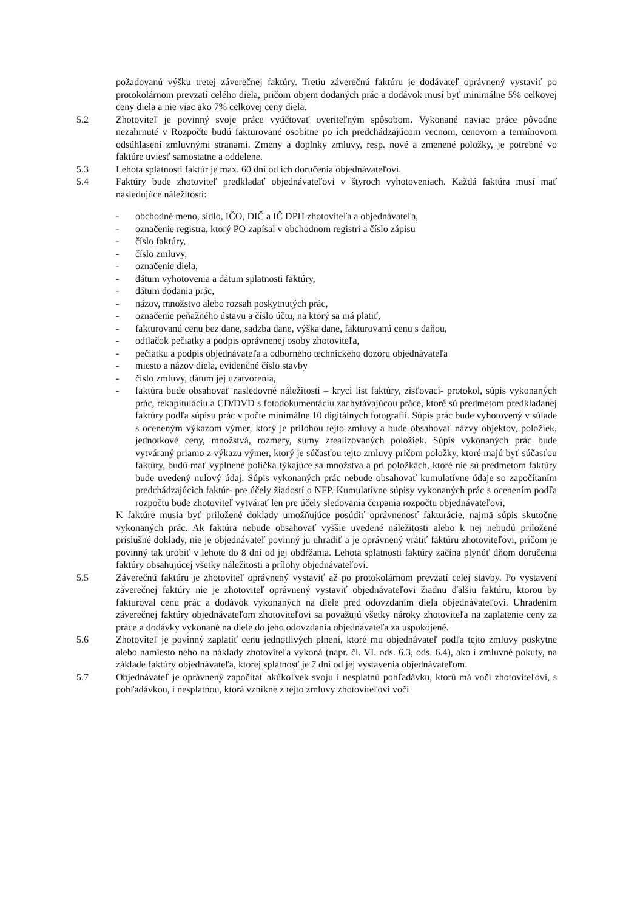požadovanú výšku tretej záverečnej faktúry. Tretiu záverečnú faktúru je dodávateľ oprávnený vystaviť po protokolárnom prevzatí celého diela, pričom objem dodaných prác a dodávok musí byť minimálne 5% celkovej ceny diela a nie viac ako 7% celkovej ceny diela.
5.2 Zhotoviteľ je povinný svoje práce vyúčtovať overiteľným spôsobom. Vykonané naviac práce pôvodne nezahrnuté v Rozpočte budú fakturované osobitne po ich predchádzajúcom vecnom, cenovom a termínovom odsúhlasení zmluvnými stranami. Zmeny a doplnky zmluvy, resp. nové a zmenené položky, je potrebné vo faktúre uviesť samostatne a oddelene.
5.3 Lehota splatnosti faktúr je max. 60 dní od ich doručenia objednávateľovi.
5.4 Faktúry bude zhotoviteľ predkladať objednávateľovi v štyroch vyhotoveniach. Každá faktúra musí mať nasledujúce náležitosti:
- obchodné meno, sídlo, IČO, DIČ a IČ DPH zhotoviteľa a objednávateľa,
- označenie registra, ktorý PO zapísal v obchodnom registri a číslo zápisu
- číslo faktúry,
- číslo zmluvy,
- označenie diela,
- dátum vyhotovenia a dátum splatnosti faktúry,
- dátum dodania prác,
- názov, množstvo alebo rozsah poskytnutých prác,
- označenie peňažného ústavu a číslo účtu, na ktorý sa má platiť,
- fakturovanú cenu bez dane, sadzba dane, výška dane, fakturovanú cenu s daňou,
- odtlačok pečiatky a podpis oprávnenej osoby zhotoviteľa,
- pečiatku a podpis objednávateľa a odborného technického dozoru objednávateľa
- miesto a názov diela, evidenčné číslo stavby
- číslo zmluvy, dátum jej uzatvorenia,
- faktúra bude obsahovať nasledovné náležitosti – krycí list faktúry, zisťovací- protokol, súpis vykonaných prác, rekapituláciu a CD/DVD s fotodokumentáciu zachytávajúcou práce, ktoré sú predmetom predkladanej faktúry podľa súpisu prác v počte minimálne 10 digitálnych fotografií. Súpis prác bude vyhotovený v súlade s oceneným výkazom výmer, ktorý je prílohou tejto zmluvy a bude obsahovať názvy objektov, položiek, jednotkové ceny, množstvá, rozmery, sumy zrealizovaných položiek. Súpis vykonaných prác bude vytváraný priamo z výkazu výmer, ktorý je súčasťou tejto zmluvy pričom položky, ktoré majú byť súčasťou faktúry, budú mať vyplnené políčka týkajúce sa množstva a pri položkách, ktoré nie sú predmetom faktúry bude uvedený nulový údaj. Súpis vykonaných prác nebude obsahovať kumulatívne údaje so započítaním predchádzajúcich faktúr- pre účely žiadostí o NFP. Kumulatívne súpisy vykonaných prác s ocenením podľa rozpočtu bude zhotoviteľ vytvárať len pre účely sledovania čerpania rozpočtu objednávateľovi,
K faktúre musia byť priložené doklady umožňujúce posúdiť oprávnenosť fakturácie, najmä súpis skutočne vykonaných prác. Ak faktúra nebude obsahovať vyššie uvedené náležitosti alebo k nej nebudú priložené príslušné doklady, nie je objednávateľ povinný ju uhradiť a je oprávnený vrátiť faktúru zhotoviteľovi, pričom je povinný tak urobiť v lehote do 8 dní od jej obdŕžania. Lehota splatnosti faktúry začína plynúť dňom doručenia faktúry obsahujúcej všetky náležitosti a prílohy objednávateľovi.
5.5 Záverečnú faktúru je zhotoviteľ oprávnený vystaviť až po protokolárnom prevzatí celej stavby. Po vystavení záverečnej faktúry nie je zhotoviteľ oprávnený vystaviť objednávateľovi žiadnu ďalšiu faktúru, ktorou by fakturoval cenu prác a dodávok vykonaných na diele pred odovzdaním diela objednávateľovi. Uhradením záverečnej faktúry objednávateľom zhotoviteľovi sa považujú všetky nároky zhotoviteľa na zaplatenie ceny za práce a dodávky vykonané na diele do jeho odovzdania objednávateľa za uspokojené.
5.6 Zhotoviteľ je povinný zaplatiť cenu jednotlivých plnení, ktoré mu objednávateľ podľa tejto zmluvy poskytne alebo namiesto neho na náklady zhotoviteľa vykoná (napr. čl. VI. ods. 6.3, ods. 6.4), ako i zmluvné pokuty, na základe faktúry objednávateľa, ktorej splatnosť je 7 dní od jej vystavenia objednávateľom.
5.7 Objednávateľ je oprávnený započítať akúkoľvek svoju i nesplatnú pohľadávku, ktorú má voči zhotoviteľovi, s pohľadávkou, i nesplatnou, ktorá vznikne z tejto zmluvy zhotoviteľovi voči